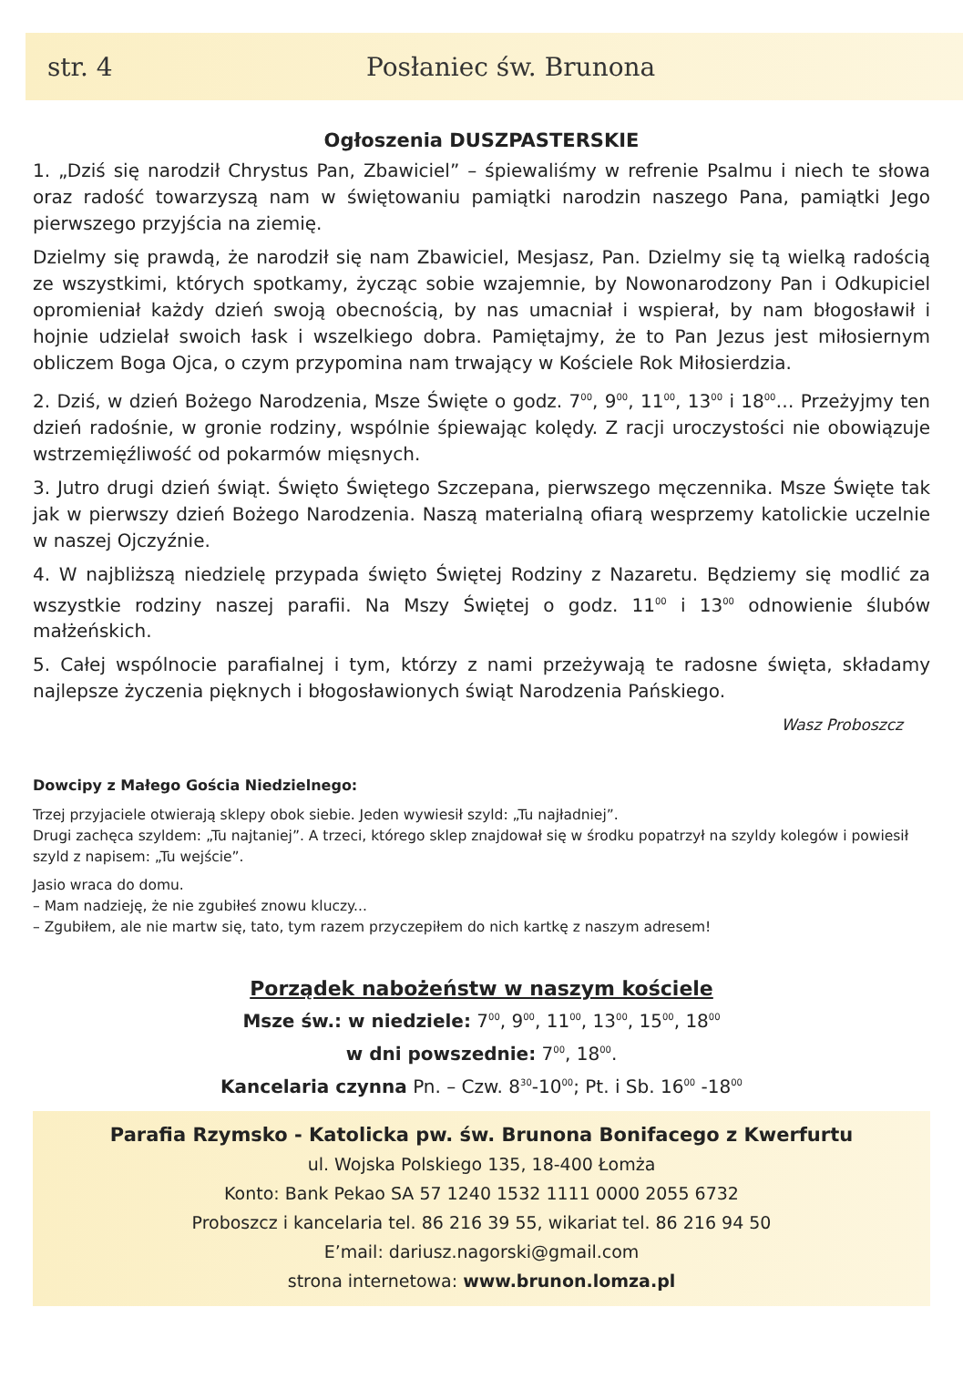str. 4 Posłaniec św. Brunona
Ogłoszenia DUSZPASTERSKIE
1. „Dziś się narodził Chrystus Pan, Zbawiciel” – śpiewaliśmy w refrenie Psalmu i niech te słowa oraz radość towarzyszą nam w świętowaniu pamiątki narodzin naszego Pana, pamiątki Jego pierwszego przyjścia na ziemię.
Dzielmy się prawdą, że narodził się nam Zbawiciel, Mesjasz, Pan. Dzielmy się tą wielką radością ze wszystkimi, których spotkamy, życząc sobie wzajemnie, by Nowonarodzony Pan i Odkupiciel opromieniał każdy dzień swoją obecnością, by nas umacniał i wspierał, by nam błogosławił i hojnie udzielał swoich łask i wszelkiego dobra. Pamiętajmy, że to Pan Jezus jest miłosiernym obliczem Boga Ojca, o czym przypomina nam trwający w Kościele Rok Miłosierdzia.
2. Dziś, w dzień Bożego Narodzenia, Msze Święte o godz. 7<sup>00</sup>, 9<sup>00</sup>, 11<sup>00</sup>, 13<sup>00</sup> i 18<sup>00</sup>… Przeżyjmy ten dzień radośnie, w gronie rodziny, wspólnie śpiewając kolędy. Z racji uroczystości nie obowiązuje wstrzemięźliwość od pokarmów mięsnych.
3. Jutro drugi dzień świąt. Święto Świętego Szczepana, pierwszego męczennika. Msze Święte tak jak w pierwszy dzień Bożego Narodzenia. Naszą materialną ofiarą wesprzemy katolickie uczelnie w naszej Ojczyźnie.
4. W najbliższą niedzielę przypada święto Świętej Rodziny z Nazaretu. Będziemy się modlić za wszystkie rodziny naszej parafii. Na Mszy Świętej o godz. 11<sup>00</sup> i 13<sup>00</sup> odnowienie ślubów małżeńskich.
5. Całej wspólnocie parafialnej i tym, którzy z nami przeżywają te radosne święta, składamy najlepsze życzenia pięknych i błogosławionych świąt Narodzenia Pańskiego.
Wasz Proboszcz
Dowcipy z Małego Gościa Niedzielnego:
Trzej przyjaciele otwierają sklepy obok siebie. Jeden wywiesił szyld: „Tu najładniej”.
Drugi zachęca szyldem: „Tu najtaniej”. A trzeci, którego sklep znajdował się w środku popatrzył na szyldy kolegów i powiesił szyld z napisem: „Tu wejście”.
Jasio wraca do domu.
– Mam nadzieję, że nie zgubiłeś znowu kluczy...
– Zgubiłem, ale nie martw się, tato, tym razem przyczepiłem do nich kartkę z naszym adresem!
Porządek nabożeństw w naszym kościele
Msze św.: w niedziele: 7<sup>00</sup>, 9<sup>00</sup>, 11<sup>00</sup>, 13<sup>00</sup>, 15<sup>00</sup>, 18<sup>00</sup>
w dni powszednie: 7<sup>00</sup>, 18<sup>00</sup>.
Kancelaria czynna Pn. – Czw. 8<sup>30</sup>-10<sup>00</sup>; Pt. i Sb. 16<sup>00</sup> -18<sup>00</sup>
Parafia Rzymsko - Katolicka pw. św. Brunona Bonifacego z Kwerfurtu
ul. Wojska Polskiego 135, 18-400 Łomża
Konto: Bank Pekao SA 57 1240 1532 1111 0000 2055 6732
Proboszcz i kancelaria tel. 86 216 39 55, wikariat tel. 86 216 94 50
E’mail: dariusz.nagorski@gmail.com
strona internetowa: www.brunon.lomza.pl